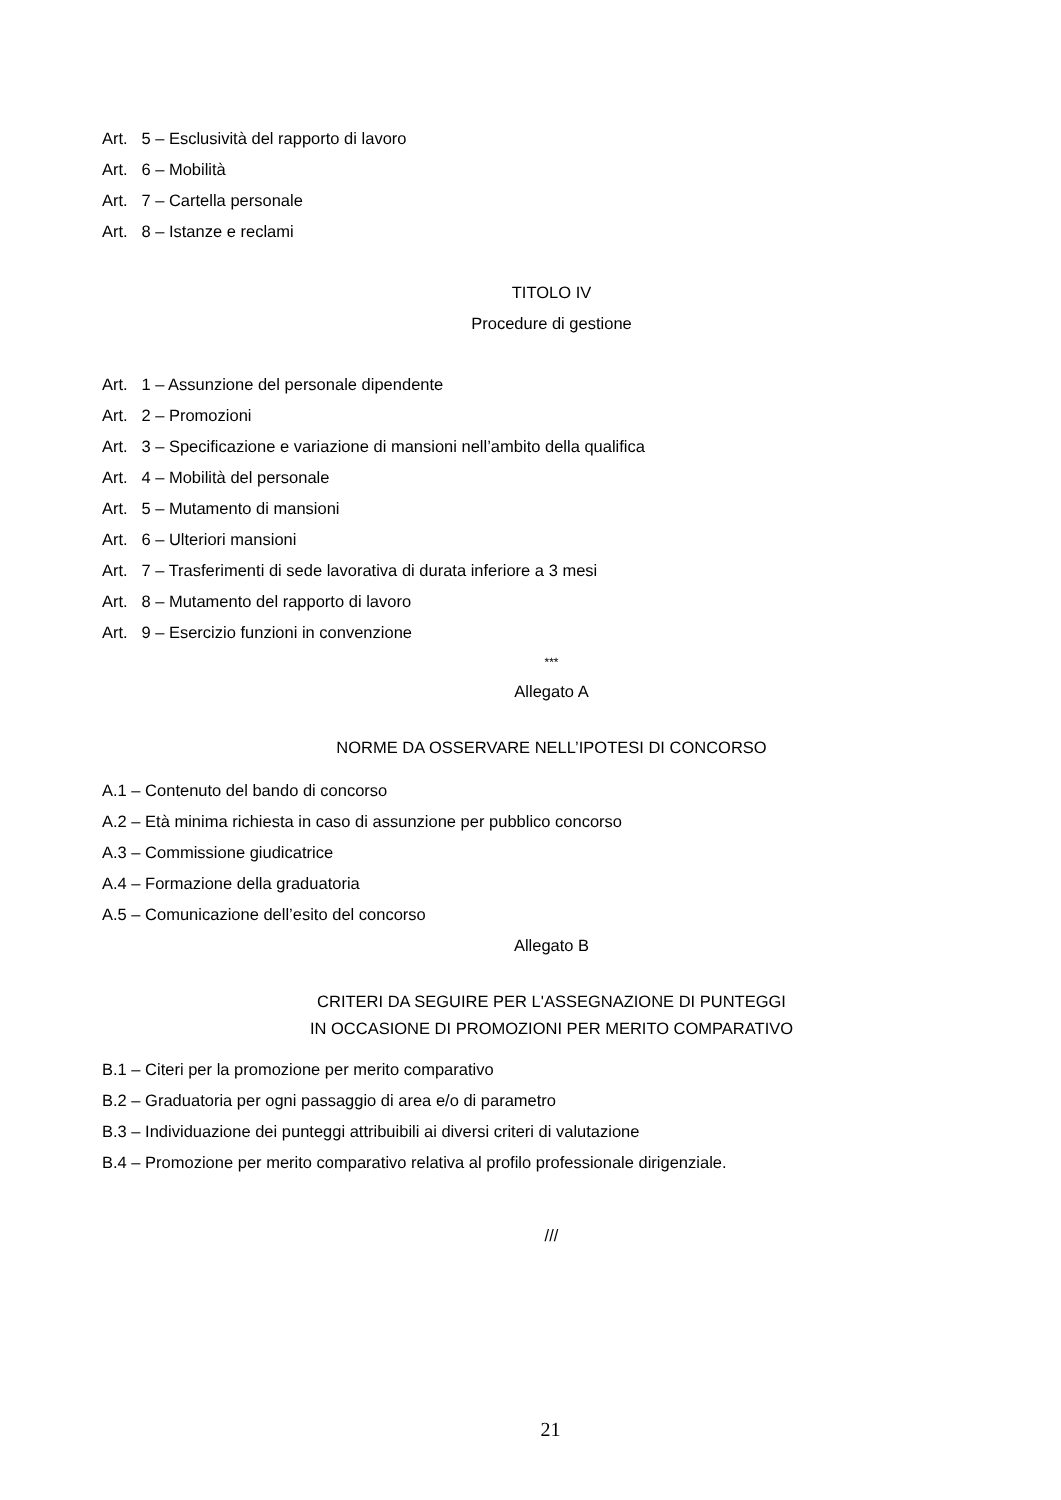Art. 5 – Esclusività del rapporto di lavoro
Art. 6 – Mobilità
Art. 7 – Cartella personale
Art. 8 – Istanze e reclami
TITOLO IV
Procedure di gestione
Art. 1 – Assunzione del personale dipendente
Art. 2 – Promozioni
Art. 3 – Specificazione e variazione di mansioni nell’ambito della qualifica
Art. 4 – Mobilità del personale
Art. 5 – Mutamento di mansioni
Art. 6 – Ulteriori mansioni
Art. 7 – Trasferimenti di sede lavorativa di durata inferiore a 3 mesi
Art. 8 – Mutamento del rapporto di lavoro
Art. 9 – Esercizio funzioni in convenzione
***
Allegato A
NORME DA OSSERVARE NELL’IPOTESI DI CONCORSO
A.1 – Contenuto del bando di concorso
A.2 – Età minima richiesta in caso di assunzione per pubblico concorso
A.3 – Commissione giudicatrice
A.4 – Formazione della graduatoria
A.5 – Comunicazione dell’esito del concorso
Allegato B
CRITERI DA SEGUIRE PER L'ASSEGNAZIONE DI PUNTEGGI
IN OCCASIONE DI PROMOZIONI PER MERITO COMPARATIVO
B.1 – Citeri per la promozione per merito comparativo
B.2 – Graduatoria per ogni passaggio di area e/o di parametro
B.3 – Individuazione dei punteggi attribuibili ai diversi criteri di valutazione
B.4 – Promozione per merito comparativo relativa al profilo professionale dirigenziale.
///
21